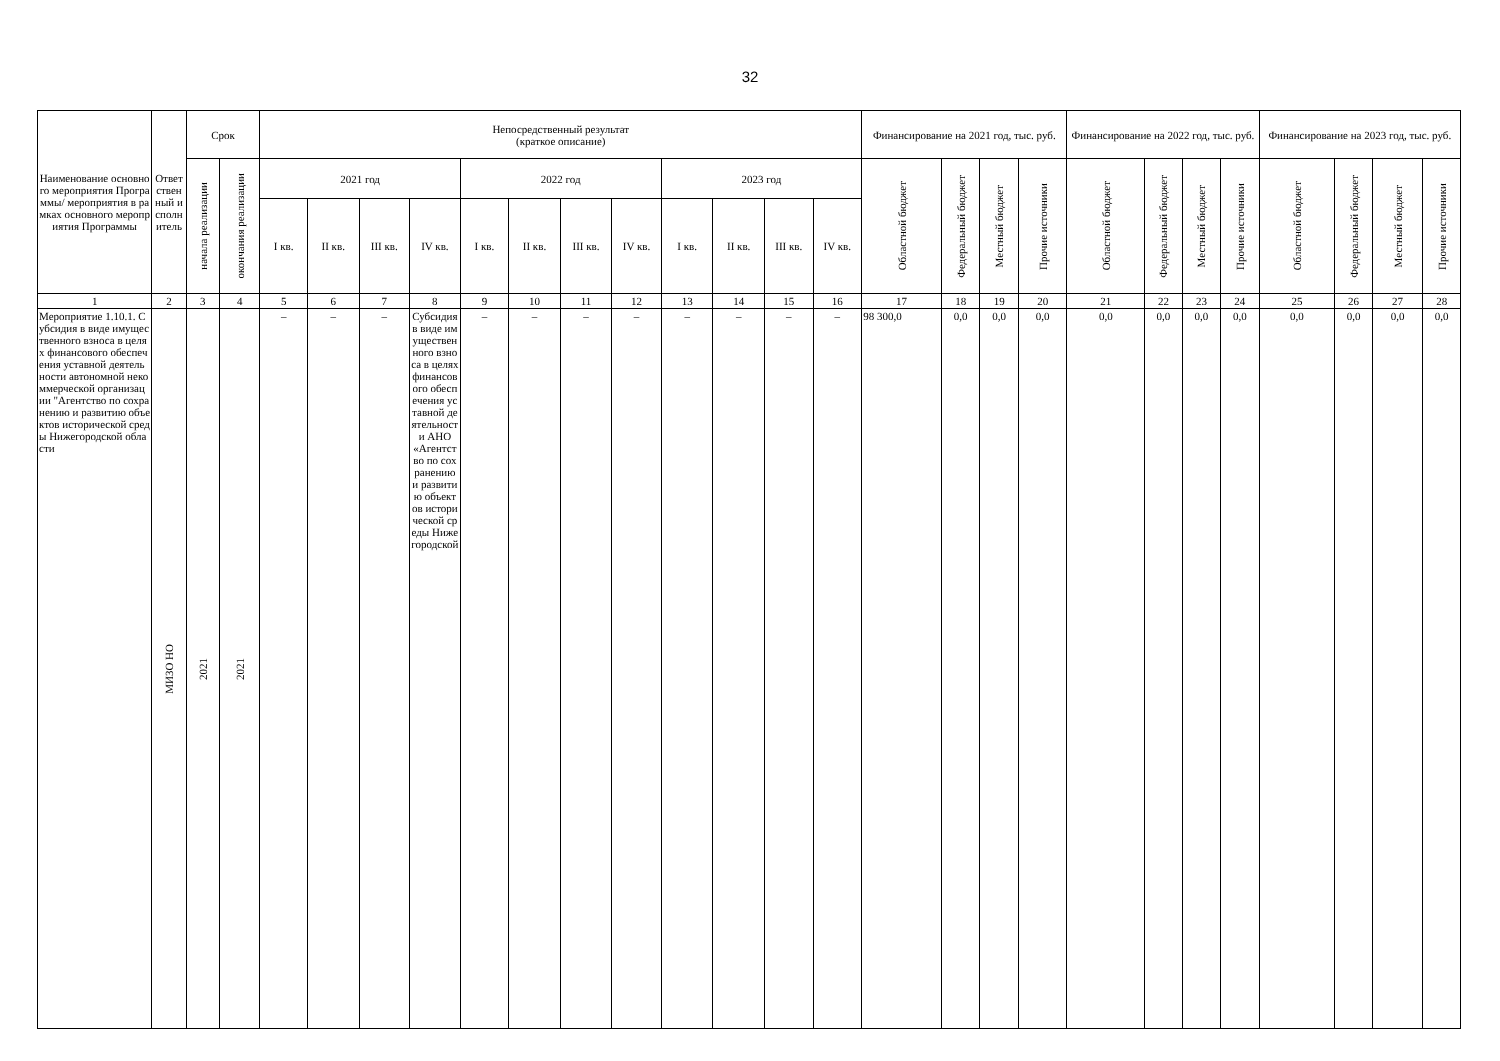32
| Наименование основного мероприятия Программы/ мероприятия в рамках основного мероприятия Программы | Ответственный исполнитель | Срок | | Непосредственный результат (краткое описание) | | | | | | | | | | | | Финансирование на 2021 год, тыс. руб. | | | | Финансирование на 2022 год, тыс. руб. | | | | Финансирование на 2023 год, тыс. руб. | | | |
| --- | --- | --- | --- | --- | --- | --- | --- | --- | --- | --- | --- | --- | --- | --- | --- | --- | --- | --- | --- | --- | --- | --- | --- | --- | --- | --- | --- |
| | | начала реализации | окончания реализации | 2021 год | | | | 2022 год | | | | 2023 год | | | | Областной бюджет | Федеральный бюджет | Местный бюджет | Прочие источники | Областной бюджет | Федеральный бюджет | Местный бюджет | Прочие источники | Областной бюджет | Федеральный бюджет | Местный бюджет | Прочие источники |
| | | | | I кв. | II кв. | III кв. | IV кв. | I кв. | II кв. | III кв. | IV кв. | I кв. | II кв. | III кв. | IV кв. | | | | | | | | | | | | |
| 1 | 2 | 3 | 4 | 5 | 6 | 7 | 8 | 9 | 10 | 11 | 12 | 13 | 14 | 15 | 16 | 17 | 18 | 19 | 20 | 21 | 22 | 23 | 24 | 25 | 26 | 27 | 28 |
| Мероприятие 1.10.1. Субсидия в виде имущественного взноса в целях финансового обеспечения уставной деятельности автономной некоммерческой организации "Агентство по сохранению и развитию объектов исторической среды Нижегородской области | МИЗО НО | 2021 | 2021 | – | – | – | Субсидия в виде имущественного взноса в целях финансового обеспечения уставной деятельности АНО «Агентство по сохранению и развитию объектов исторической среды Нижегородской | – | – | – | – | – | – | – | – | 98 300,0 | 0,0 | 0,0 | 0,0 | 0,0 | 0,0 | 0,0 | 0,0 | 0,0 | 0,0 | 0,0 | 0,0 |